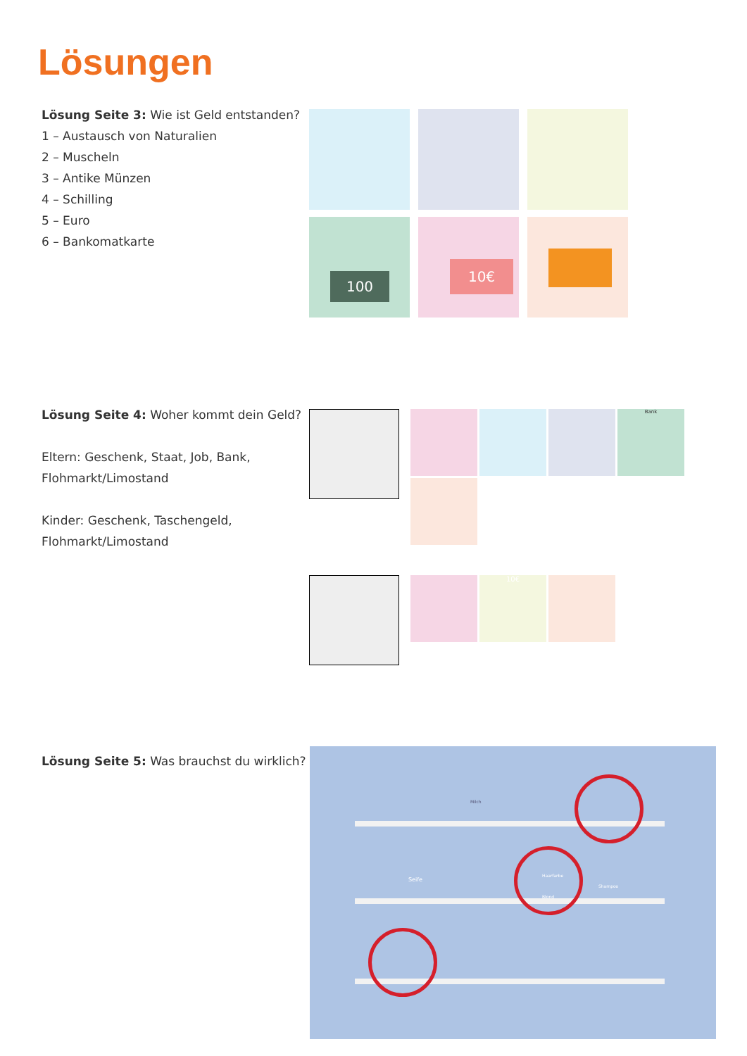Lösungen
Lösung Seite 3: Wie ist Geld entstanden?
1 – Austausch von Naturalien
2 – Muscheln
3 – Antike Münzen
4 – Schilling
5 – Euro
6 – Bankomatkarte
100 10€
Lösung Seite 4: Woher kommt dein Geld?
Eltern: Geschenk, Staat, Job, Bank,
Flohmarkt/Limostand
Kinder: Geschenk, Taschengeld,
Flohmarkt/Limostand
Bank
10€
Lösung Seite 5: Was brauchst du wirklich?
Milch
Seife
Haarfarbe
Blond
Shampoo